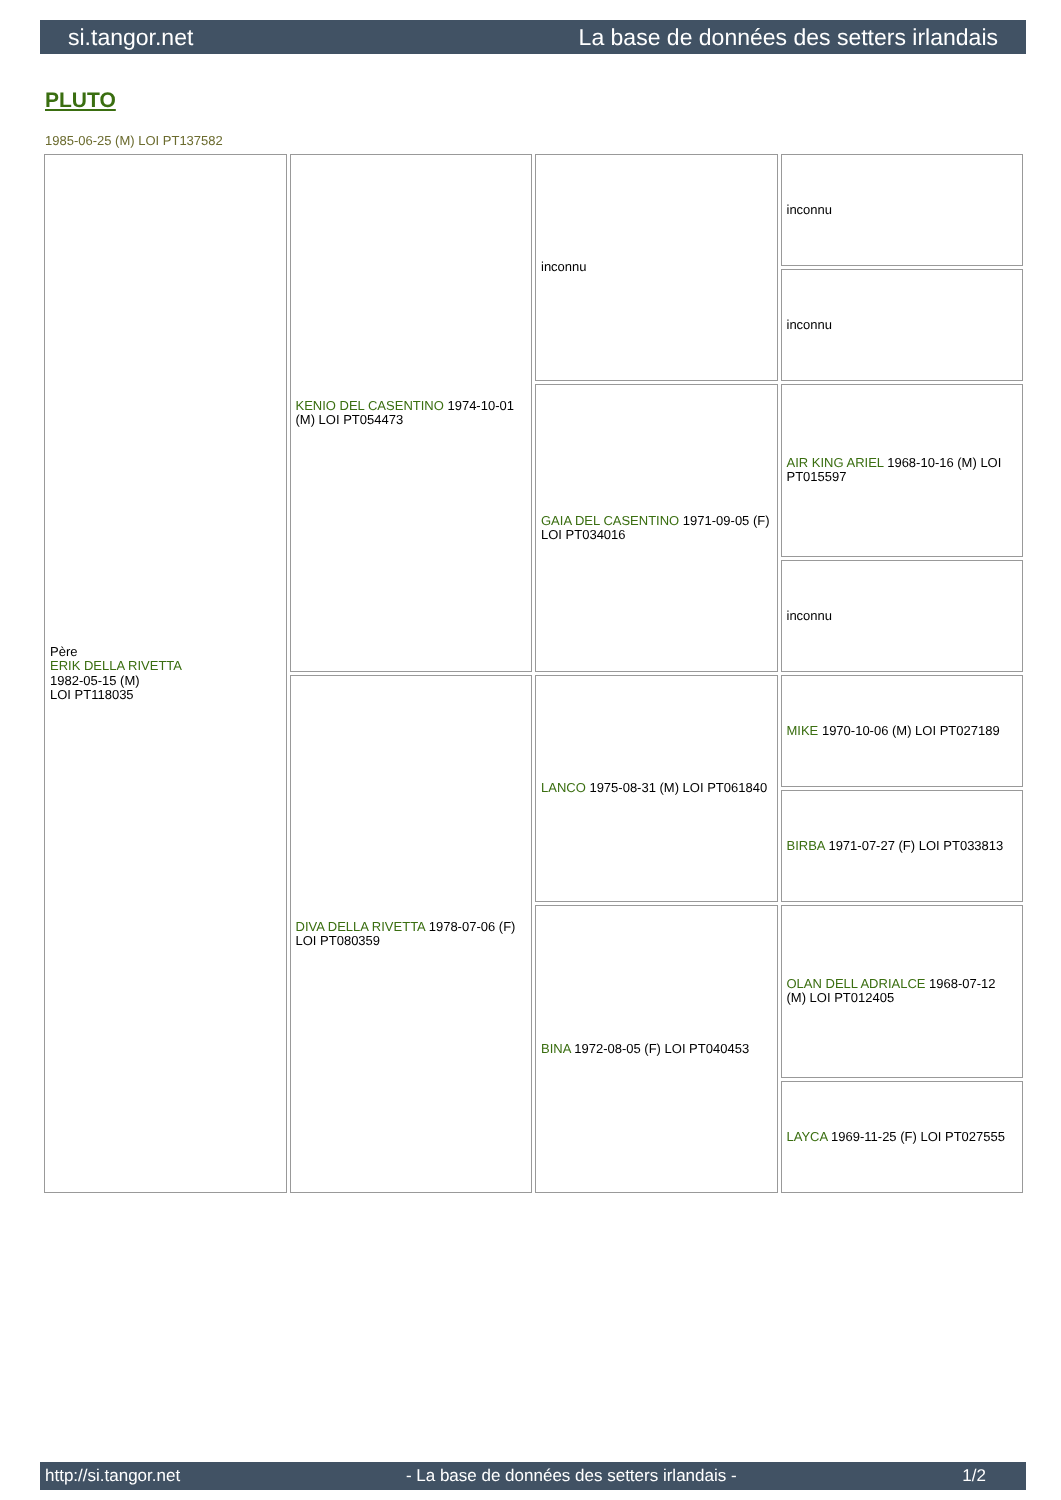si.tangor.net La base de données des setters irlandais
PLUTO
1985-06-25 (M) LOI PT137582
| Père ERIK DELLA RIVETTA 1982-05-15 (M) LOI PT118035 | KENIO DEL CASENTINO 1974-10-01 (M) LOI PT054473 | inconnu | inconnu |
| | | | inconnu |
| | | GAIA DEL CASENTINO 1971-09-05 (F) LOI PT034016 | AIR KING ARIEL 1968-10-16 (M) LOI PT015597 |
| | | | inconnu |
| | DIVA DELLA RIVETTA 1978-07-06 (F) LOI PT080359 | LANCO 1975-08-31 (M) LOI PT061840 | MIKE 1970-10-06 (M) LOI PT027189 |
| | | | BIRBA 1971-07-27 (F) LOI PT033813 |
| | | BINA 1972-08-05 (F) LOI PT040453 | OLAN DELL ADRIALCE 1968-07-12 (M) LOI PT012405 |
| | | | LAYCA 1969-11-25 (F) LOI PT027555 |
http://si.tangor.net - La base de données des setters irlandais - 1/2